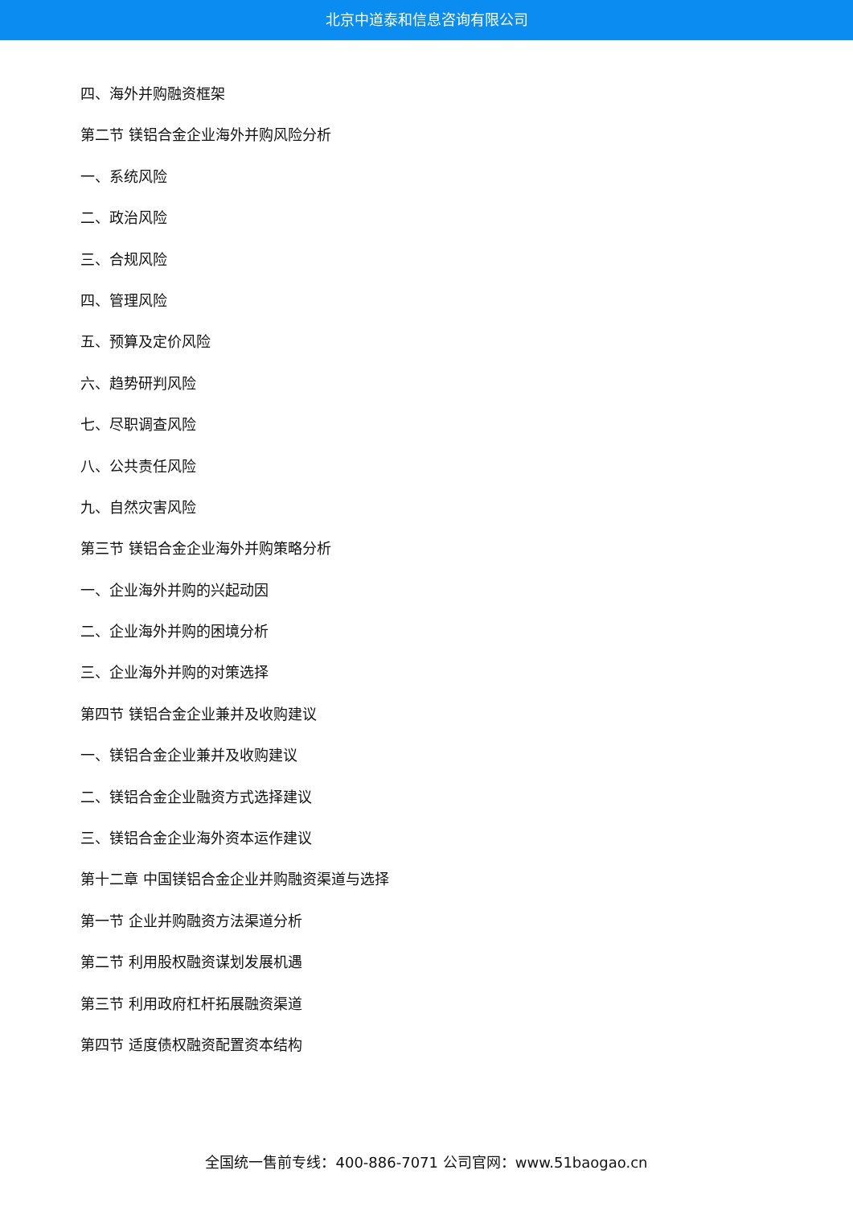北京中道泰和信息咨询有限公司
四、海外并购融资框架
第二节 镁铝合金企业海外并购风险分析
一、系统风险
二、政治风险
三、合规风险
四、管理风险
五、预算及定价风险
六、趋势研判风险
七、尽职调查风险
八、公共责任风险
九、自然灾害风险
第三节 镁铝合金企业海外并购策略分析
一、企业海外并购的兴起动因
二、企业海外并购的困境分析
三、企业海外并购的对策选择
第四节 镁铝合金企业兼并及收购建议
一、镁铝合金企业兼并及收购建议
二、镁铝合金企业融资方式选择建议
三、镁铝合金企业海外资本运作建议
第十二章 中国镁铝合金企业并购融资渠道与选择
第一节 企业并购融资方法渠道分析
第二节 利用股权融资谋划发展机遇
第三节 利用政府杠杆拓展融资渠道
第四节 适度债权融资配置资本结构
全国统一售前专线：400-886-7071 公司官网：www.51baogao.cn